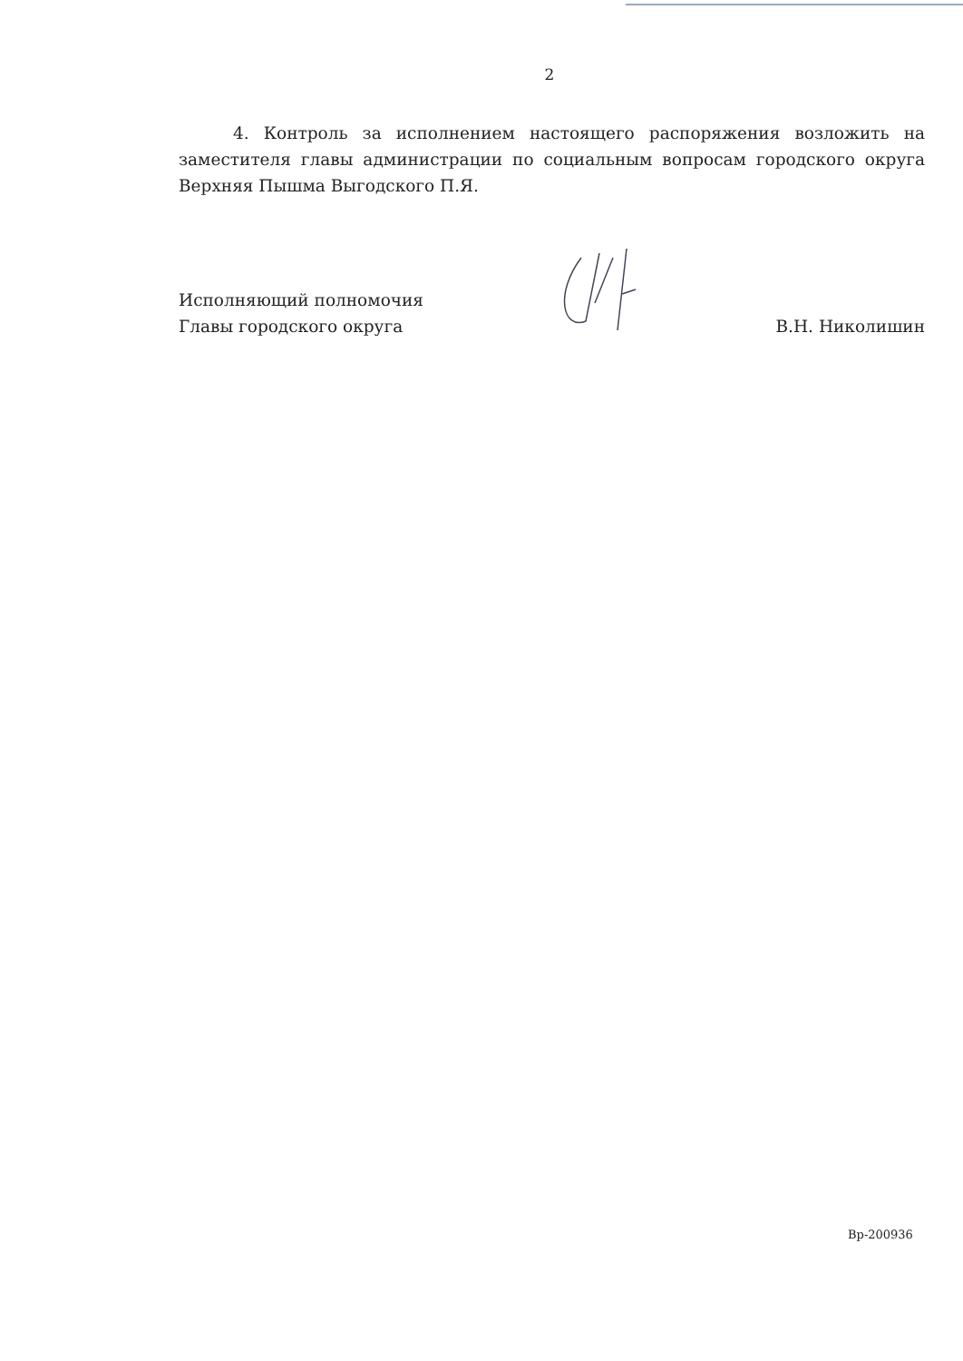2
4. Контроль за исполнением настоящего распоряжения возложить на заместителя главы администрации по социальным вопросам городского округа Верхняя Пышма Выгодского П.Я.
Исполняющий полномочия
Главы городского округа
В.Н. Николишин
Вр-200936